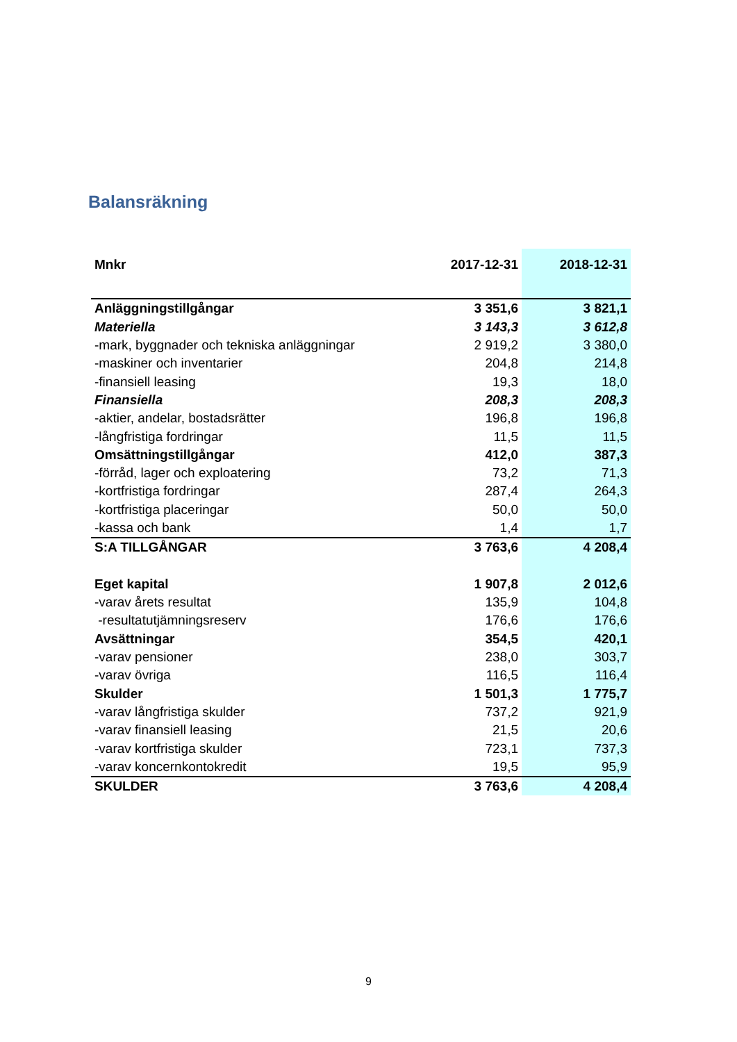Balansräkning
| Mnkr | 2017-12-31 | 2018-12-31 |
| --- | --- | --- |
| Anläggningstillgångar | 3 351,6 | 3 821,1 |
| Materiella | 3 143,3 | 3 612,8 |
| -mark, byggnader och tekniska anläggningar | 2 919,2 | 3 380,0 |
| -maskiner och inventarier | 204,8 | 214,8 |
| -finansiell leasing | 19,3 | 18,0 |
| Finansiella | 208,3 | 208,3 |
| -aktier, andelar, bostadsrätter | 196,8 | 196,8 |
| -långfristiga fordringar | 11,5 | 11,5 |
| Omsättningstillgångar | 412,0 | 387,3 |
| -förråd, lager och exploatering | 73,2 | 71,3 |
| -kortfristiga fordringar | 287,4 | 264,3 |
| -kortfristiga placeringar | 50,0 | 50,0 |
| -kassa och bank | 1,4 | 1,7 |
| S:A TILLGÅNGAR | 3 763,6 | 4 208,4 |
| Eget kapital | 1 907,8 | 2 012,6 |
| -varav årets resultat | 135,9 | 104,8 |
| -resultatutjämningsreserv | 176,6 | 176,6 |
| Avsättningar | 354,5 | 420,1 |
| -varav pensioner | 238,0 | 303,7 |
| -varav övriga | 116,5 | 116,4 |
| Skulder | 1 501,3 | 1 775,7 |
| -varav långfristiga skulder | 737,2 | 921,9 |
| -varav finansiell leasing | 21,5 | 20,6 |
| -varav kortfristiga skulder | 723,1 | 737,3 |
| -varav koncernkontokredit | 19,5 | 95,9 |
| SKULDER | 3 763,6 | 4 208,4 |
9